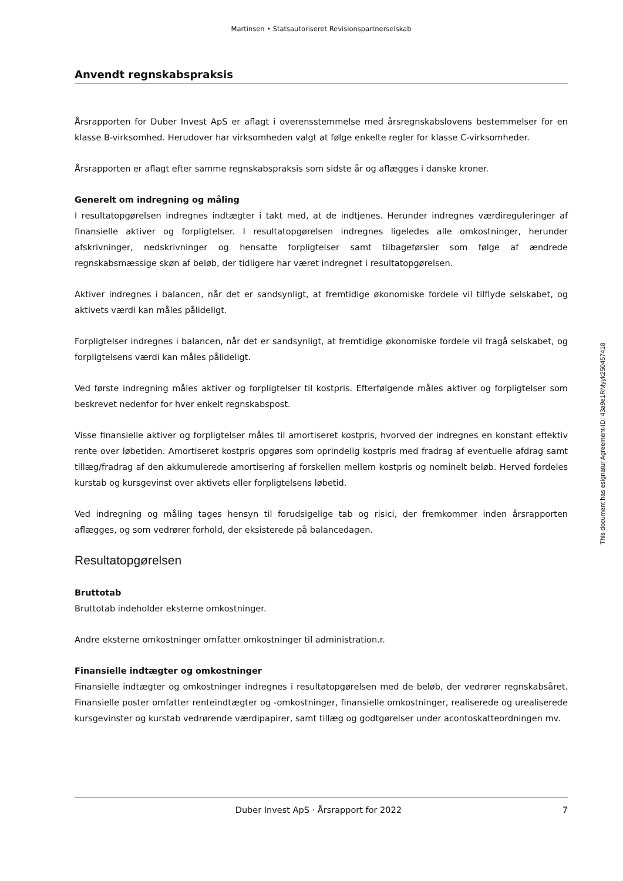Martinsen • Statsautoriseret Revisionspartnerselskab
Anvendt regnskabspraksis
Årsrapporten for Duber Invest ApS er aflagt i overensstemmelse med årsregnskabslovens bestemmelser for en klasse B-virksomhed. Herudover har virksomheden valgt at følge enkelte regler for klasse C-virksomheder.
Årsrapporten er aflagt efter samme regnskabspraksis som sidste år og aflægges i danske kroner.
Generelt om indregning og måling
I resultatopgørelsen indregnes indtægter i takt med, at de indtjenes. Herunder indregnes værdireguleringer af finansielle aktiver og forpligtelser. I resultatopgørelsen indregnes ligeledes alle omkostninger, herunder afskrivninger, nedskrivninger og hensatte forpligtelser samt tilbageførsler som følge af ændrede regnskabsmæssige skøn af beløb, der tidligere har været indregnet i resultatopgørelsen.
Aktiver indregnes i balancen, når det er sandsynligt, at fremtidige økonomiske fordele vil tilflyde selskabet, og aktivets værdi kan måles pålideligt.
Forpligtelser indregnes i balancen, når det er sandsynligt, at fremtidige økonomiske fordele vil fragå selskabet, og forpligtelsens værdi kan måles pålideligt.
Ved første indregning måles aktiver og forpligtelser til kostpris. Efterfølgende måles aktiver og forpligtelser som beskrevet nedenfor for hver enkelt regnskabspost.
Visse finansielle aktiver og forpligtelser måles til amortiseret kostpris, hvorved der indregnes en konstant effektiv rente over løbetiden. Amortiseret kostpris opgøres som oprindelig kostpris med fradrag af eventuelle afdrag samt tillæg/fradrag af den akkumulerede amortisering af forskellen mellem kostpris og nominelt beløb. Herved fordeles kurstab og kursgevinst over aktivets eller forpligtelsens løbetid.
Ved indregning og måling tages hensyn til forudsigelige tab og risici, der fremkommer inden årsrapporten aflægges, og som vedrører forhold, der eksisterede på balancedagen.
Resultatopgørelsen
Bruttotab
Bruttotab indeholder eksterne omkostninger.
Andre eksterne omkostninger omfatter omkostninger til administration.r.
Finansielle indtægter og omkostninger
Finansielle indtægter og omkostninger indregnes i resultatopgørelsen med de beløb, der vedrører regnskabsåret. Finansielle poster omfatter renteindtægter og -omkostninger, finansielle omkostninger, realiserede og urealiserede kursgevinster og kurstab vedrørende værdipapirer, samt tillæg og godtgørelser under acontoskatteordningen mv.
Duber Invest ApS · Årsrapport for 2022 7
This document has esignatur Agreement-ID: 43a9e1RMyyk250457418